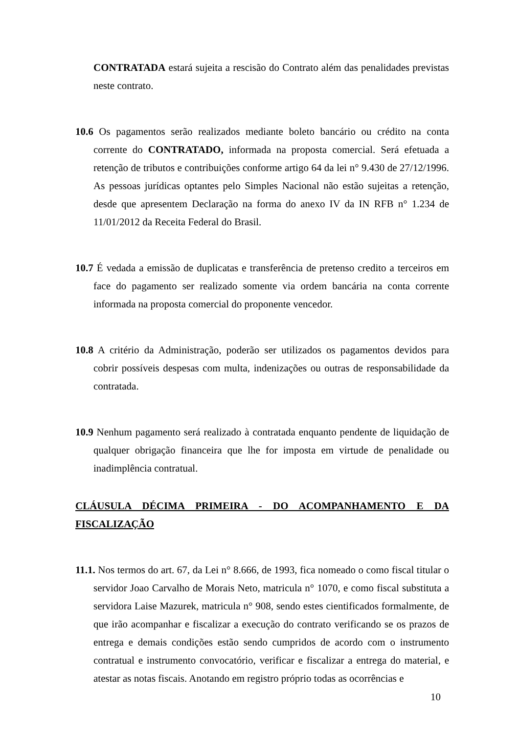CONTRATADA estará sujeita a rescisão do Contrato além das penalidades previstas neste contrato.
10.6 Os pagamentos serão realizados mediante boleto bancário ou crédito na conta corrente do CONTRATADO, informada na proposta comercial. Será efetuada a retenção de tributos e contribuições conforme artigo 64 da lei n° 9.430 de 27/12/1996. As pessoas jurídicas optantes pelo Simples Nacional não estão sujeitas a retenção, desde que apresentem Declaração na forma do anexo IV da IN RFB n° 1.234 de 11/01/2012 da Receita Federal do Brasil.
10.7 É vedada a emissão de duplicatas e transferência de pretenso credito a terceiros em face do pagamento ser realizado somente via ordem bancária na conta corrente informada na proposta comercial do proponente vencedor.
10.8 A critério da Administração, poderão ser utilizados os pagamentos devidos para cobrir possíveis despesas com multa, indenizações ou outras de responsabilidade da contratada.
10.9 Nenhum pagamento será realizado à contratada enquanto pendente de liquidação de qualquer obrigação financeira que lhe for imposta em virtude de penalidade ou inadimplência contratual.
CLÁUSULA DÉCIMA PRIMEIRA - DO ACOMPANHAMENTO E DA FISCALIZAÇÃO
11.1. Nos termos do art. 67, da Lei n° 8.666, de 1993, fica nomeado o como fiscal titular o servidor Joao Carvalho de Morais Neto, matricula n° 1070, e como fiscal substituta a servidora Laise Mazurek, matricula n° 908, sendo estes cientificados formalmente, de que irão acompanhar e fiscalizar a execução do contrato verificando se os prazos de entrega e demais condições estão sendo cumpridos de acordo com o instrumento contratual e instrumento convocatório, verificar e fiscalizar a entrega do material, e atestar as notas fiscais. Anotando em registro próprio todas as ocorrências e
10